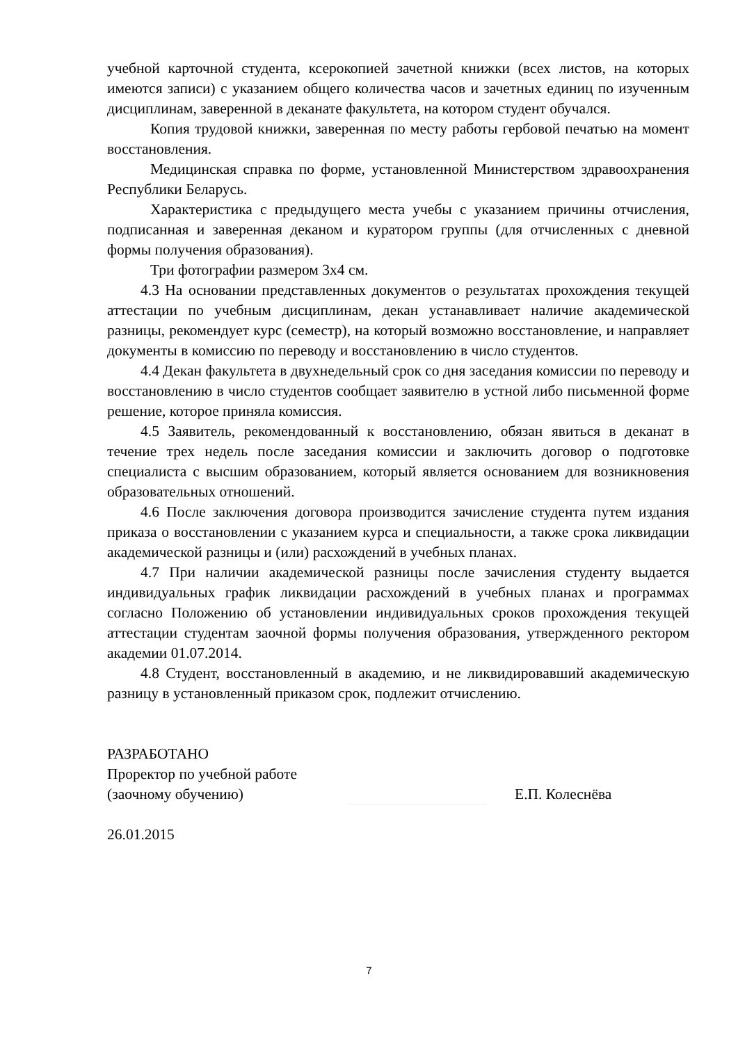учебной карточной студента, ксерокопией зачетной книжки (всех листов, на которых имеются записи) с указанием общего количества часов и зачетных единиц по изученным дисциплинам, заверенной в деканате факультета, на котором студент обучался.
Копия трудовой книжки, заверенная по месту работы гербовой печатью на момент восстановления.
Медицинская справка по форме, установленной Министерством здравоохранения Республики Беларусь.
Характеристика с предыдущего места учебы с указанием причины отчисления, подписанная и заверенная деканом и куратором группы (для отчисленных с дневной формы получения образования).
Три фотографии размером 3х4 см.
4.3 На основании представленных документов о результатах прохождения текущей аттестации по учебным дисциплинам, декан устанавливает наличие академической разницы, рекомендует курс (семестр), на который возможно восстановление, и направляет документы в комиссию по переводу и восстановлению в число студентов.
4.4 Декан факультета в двухнедельный срок со дня заседания комиссии по переводу и восстановлению в число студентов сообщает заявителю в устной либо письменной форме решение, которое приняла комиссия.
4.5 Заявитель, рекомендованный к восстановлению, обязан явиться в деканат в течение трех недель после заседания комиссии и заключить договор о подготовке специалиста с высшим образованием, который является основанием для возникновения образовательных отношений.
4.6 После заключения договора производится зачисление студента путем издания приказа о восстановлении с указанием курса и специальности, а также срока ликвидации академической разницы и (или) расхождений в учебных планах.
4.7 При наличии академической разницы после зачисления студенту выдается индивидуальных график ликвидации расхождений в учебных планах и программах согласно Положению об установлении индивидуальных сроков прохождения текущей аттестации студентам заочной формы получения образования, утвержденного ректором академии 01.07.2014.
4.8 Студент, восстановленный в академию, и не ликвидировавший академическую разницу в установленный приказом срок, подлежит отчислению.
РАЗРАБОТАНО
Проректор по учебной работе
(заочному обучению) Е.П. Колеснёва
26.01.2015
7